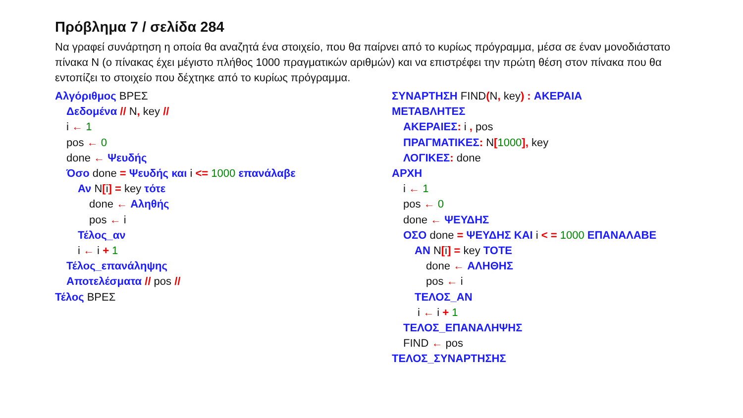Πρόβλημα 7 / σελίδα 284
Να γραφεί συνάρτηση η οποία θα αναζητά ένα στοιχείο, που θα παίρνει από το κυρίως πρόγραμμα, μέσα σε έναν μονοδιάστατο πίνακα Ν (ο πίνακας έχει μέγιστο πλήθος 1000 πραγματικών αριθμών) και να επιστρέφει την πρώτη θέση στον πίνακα που θα εντοπίζει το στοιχείο που δέχτηκε από το κυρίως πρόγραμμα.
Αλγόριθμος ΒΡΕΣ
Δεδομένα // N, key //
i ← 1
pos ← 0
done ← Ψευδής
Όσο done = Ψευδής και i <= 1000 επανάλαβε
Αν N[i] = key τότε
done ← Αληθής
pos ← i
Τέλος_αν
i ← i + 1
Τέλος_επανάληψης
Αποτελέσματα // pos //
Τέλος ΒΡΕΣ
ΣΥΝΑΡΤΗΣΗ FIND(N, key) : ΑΚΕΡΑΙΑ
ΜΕΤΑΒΛΗΤΕΣ
ΑΚΕΡΑΙΕΣ: i , pos
ΠΡΑΓΜΑΤΙΚΕΣ: N[1000], key
ΛΟΓΙΚΕΣ: done
ΑΡΧΗ
i ← 1
pos ← 0
done ← ΨΕΥΔΗΣ
ΟΣΟ done = ΨΕΥΔΗΣ ΚΑΙ i < = 1000 ΕΠΑΝΑΛΑΒΕ
ΑΝ N[i] = key ΤΟΤΕ
done ← ΑΛΗΘΗΣ
pos ← i
ΤΕΛΟΣ_ΑΝ
i ← i + 1
ΤΕΛΟΣ_ΕΠΑΝΑΛΗΨΗΣ
FIND ← pos
ΤΕΛΟΣ_ΣΥΝΑΡΤΗΣΗΣ